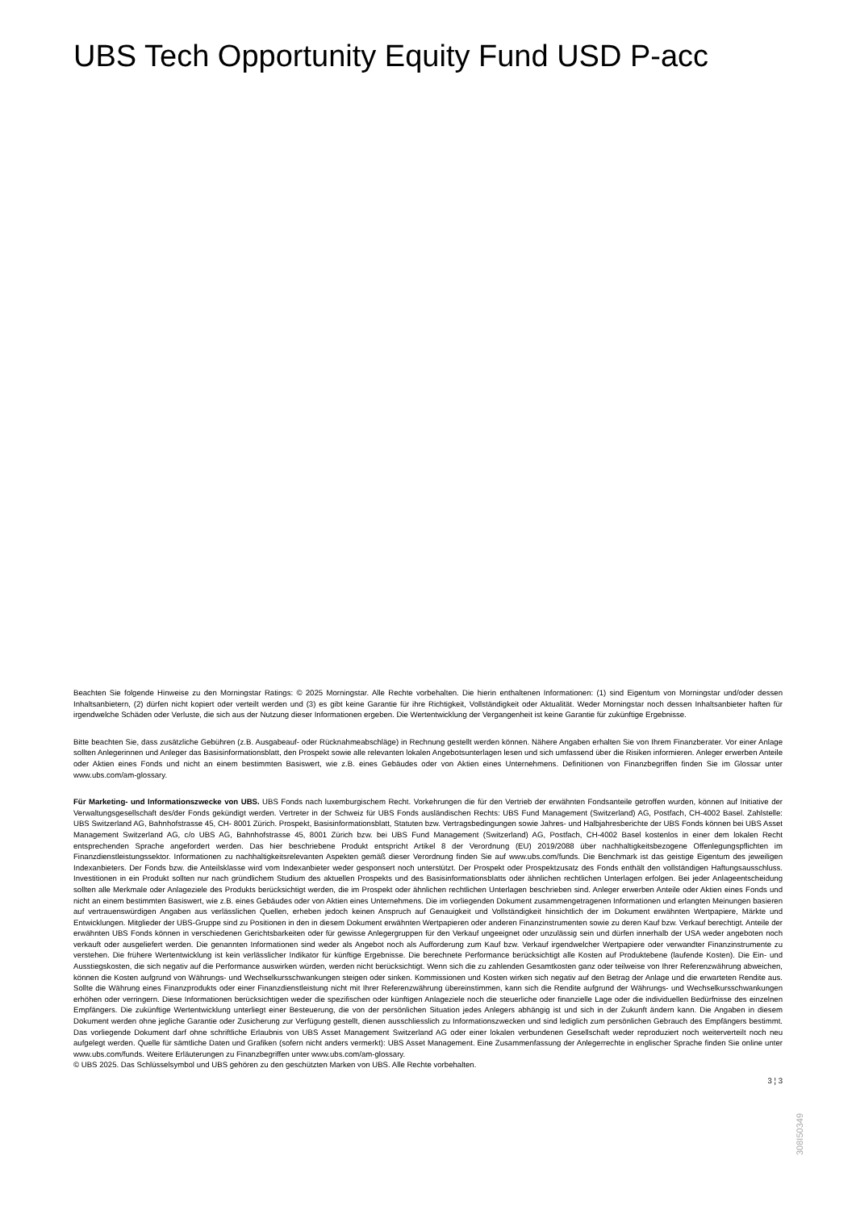UBS Tech Opportunity Equity Fund USD P-acc
Beachten Sie folgende Hinweise zu den Morningstar Ratings: © 2025 Morningstar. Alle Rechte vorbehalten. Die hierin enthaltenen Informationen: (1) sind Eigentum von Morningstar und/oder dessen Inhaltsanbietern, (2) dürfen nicht kopiert oder verteilt werden und (3) es gibt keine Garantie für ihre Richtigkeit, Vollständigkeit oder Aktualität. Weder Morningstar noch dessen Inhaltsanbieter haften für irgendwelche Schäden oder Verluste, die sich aus der Nutzung dieser Informationen ergeben. Die Wertentwicklung der Vergangenheit ist keine Garantie für zukünftige Ergebnisse.
Bitte beachten Sie, dass zusätzliche Gebühren (z.B. Ausgabeauf- oder Rücknahmeabschläge) in Rechnung gestellt werden können. Nähere Angaben erhalten Sie von Ihrem Finanzberater. Vor einer Anlage sollten Anlegerinnen und Anleger das Basisinformationsblatt, den Prospekt sowie alle relevanten lokalen Angebotsunterlagen lesen und sich umfassend über die Risiken informieren. Anleger erwerben Anteile oder Aktien eines Fonds und nicht an einem bestimmten Basiswert, wie z.B. eines Gebäudes oder von Aktien eines Unternehmens. Definitionen von Finanzbegriffen finden Sie im Glossar unter www.ubs.com/am-glossary.
Für Marketing- und Informationszwecke von UBS. UBS Fonds nach luxemburgischem Recht. Vorkehrungen die für den Vertrieb der erwähnten Fondsanteile getroffen wurden, können auf Initiative der Verwaltungsgesellschaft des/der Fonds gekündigt werden. Vertreter in der Schweiz für UBS Fonds ausländischen Rechts: UBS Fund Management (Switzerland) AG, Postfach, CH-4002 Basel. Zahlstelle: UBS Switzerland AG, Bahnhofstrasse 45, CH- 8001 Zürich. Prospekt, Basisinformationsblatt, Statuten bzw. Vertragsbedingungen sowie Jahres- und Halbjahresberichte der UBS Fonds können bei UBS Asset Management Switzerland AG, c/o UBS AG, Bahnhofstrasse 45, 8001 Zürich bzw. bei UBS Fund Management (Switzerland) AG, Postfach, CH-4002 Basel kostenlos in einer dem lokalen Recht entsprechenden Sprache angefordert werden. Das hier beschriebene Produkt entspricht Artikel 8 der Verordnung (EU) 2019/2088 über nachhaltigkeitsbezogene Offenlegungspflichten im Finanzdienstleistungssektor. Informationen zu nachhaltigkeitsrelevanten Aspekten gemäß dieser Verordnung finden Sie auf www.ubs.com/funds. Die Benchmark ist das geistige Eigentum des jeweiligen Indexanbieters. Der Fonds bzw. die Anteilsklasse wird vom Indexanbieter weder gesponsert noch unterstützt. Der Prospekt oder Prospektzusatz des Fonds enthält den vollständigen Haftungsausschluss. Investitionen in ein Produkt sollten nur nach gründlichem Studium des aktuellen Prospekts und des Basisinformationsblatts oder ähnlichen rechtlichen Unterlagen erfolgen. Bei jeder Anlageentscheidung sollten alle Merkmale oder Anlageziele des Produkts berücksichtigt werden, die im Prospekt oder ähnlichen rechtlichen Unterlagen beschrieben sind. Anleger erwerben Anteile oder Aktien eines Fonds und nicht an einem bestimmten Basiswert, wie z.B. eines Gebäudes oder von Aktien eines Unternehmens. Die im vorliegenden Dokument zusammengetragenen Informationen und erlangten Meinungen basieren auf vertrauenswürdigen Angaben aus verlässlichen Quellen, erheben jedoch keinen Anspruch auf Genauigkeit und Vollständigkeit hinsichtlich der im Dokument erwähnten Wertpapiere, Märkte und Entwicklungen. Mitglieder der UBS-Gruppe sind zu Positionen in den in diesem Dokument erwähnten Wertpapieren oder anderen Finanzinstrumenten sowie zu deren Kauf bzw. Verkauf berechtigt. Anteile der erwähnten UBS Fonds können in verschiedenen Gerichtsbarkeiten oder für gewisse Anlegergruppen für den Verkauf ungeeignet oder unzulässig sein und dürfen innerhalb der USA weder angeboten noch verkauft oder ausgeliefert werden. Die genannten Informationen sind weder als Angebot noch als Aufforderung zum Kauf bzw. Verkauf irgendwelcher Wertpapiere oder verwandter Finanzinstrumente zu verstehen. Die frühere Wertentwicklung ist kein verlässlicher Indikator für künftige Ergebnisse. Die berechnete Performance berücksichtigt alle Kosten auf Produktebene (laufende Kosten). Die Ein- und Ausstiegskosten, die sich negativ auf die Performance auswirken würden, werden nicht berücksichtigt. Wenn sich die zu zahlenden Gesamtkosten ganz oder teilweise von Ihrer Referenzwährung abweichen, können die Kosten aufgrund von Währungs- und Wechselkursschwankungen steigen oder sinken. Kommissionen und Kosten wirken sich negativ auf den Betrag der Anlage und die erwarteten Rendite aus. Sollte die Währung eines Finanzprodukts oder einer Finanzdienstleistung nicht mit Ihrer Referenzwährung übereinstimmen, kann sich die Rendite aufgrund der Währungs- und Wechselkursschwankungen erhöhen oder verringern. Diese Informationen berücksichtigen weder die spezifischen oder künftigen Anlageziele noch die steuerliche oder finanzielle Lage oder die individuellen Bedürfnisse des einzelnen Empfängers. Die zukünftige Wertentwicklung unterliegt einer Besteuerung, die von der persönlichen Situation jedes Anlegers abhängig ist und sich in der Zukunft ändern kann. Die Angaben in diesem Dokument werden ohne jegliche Garantie oder Zusicherung zur Verfügung gestellt, dienen ausschliesslich zu Informationszwecken und sind lediglich zum persönlichen Gebrauch des Empfängers bestimmt. Das vorliegende Dokument darf ohne schriftliche Erlaubnis von UBS Asset Management Switzerland AG oder einer lokalen verbundenen Gesellschaft weder reproduziert noch weiterverteilt noch neu aufgelegt werden. Quelle für sämtliche Daten und Grafiken (sofern nicht anders vermerkt): UBS Asset Management. Eine Zusammenfassung der Anlegerrechte in englischer Sprache finden Sie online unter www.ubs.com/funds. Weitere Erläuterungen zu Finanzbegriffen unter www.ubs.com/am-glossary.
© UBS 2025. Das Schlüsselsymbol und UBS gehören zu den geschützten Marken von UBS. Alle Rechte vorbehalten.
3 ¦ 3
308I50349